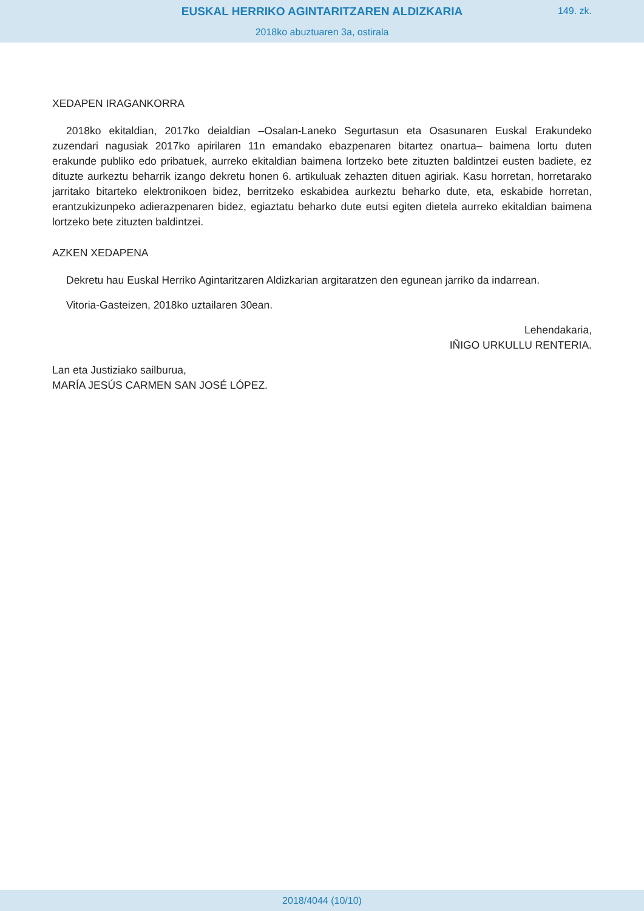EUSKAL HERRIKO AGINTARITZAREN ALDIZKARIA
149. zk.
2018ko abuztuaren 3a, ostirala
XEDAPEN IRAGANKORRA
2018ko ekitaldian, 2017ko deialdian –Osalan-Laneko Segurtasun eta Osasunaren Euskal Erakundeko zuzendari nagusiak 2017ko apirilaren 11n emandako ebazpenaren bitartez onartua– baimena lortu duten erakunde publiko edo pribatuek, aurreko ekitaldian baimena lortzeko bete zituzten baldintzei eusten badiete, ez dituzte aurkeztu beharrik izango dekretu honen 6. artikuluak zehazten dituen agiriak. Kasu horretan, horretarako jarritako bitarteko elektronikoen bidez, berritzeko eskabidea aurkeztu beharko dute, eta, eskabide horretan, erantzukizunpeko adierazpenaren bidez, egiaztatu beharko dute eutsi egiten dietela aurreko ekitaldian baimena lortzeko bete zituzten baldintzei.
AZKEN XEDAPENA
Dekretu hau Euskal Herriko Agintaritzaren Aldizkarian argitaratzen den egunean jarriko da indarrean.
Vitoria-Gasteizen, 2018ko uztailaren 30ean.
Lehendakaria,
IÑIGO URKULLU RENTERIA.
Lan eta Justiziako sailburua,
MARÍA JESÚS CARMEN SAN JOSÉ LÓPEZ.
2018/4044 (10/10)